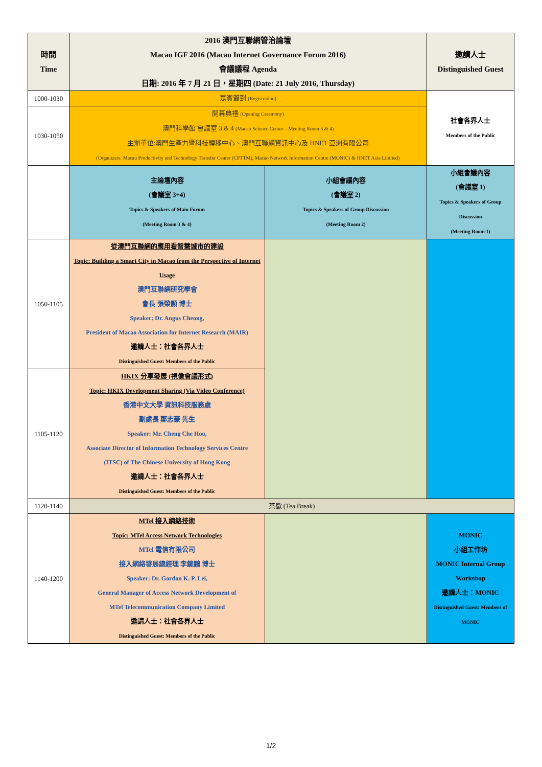| 時間 Time | 2016 澳門互聯網管治論壇 Macao IGF 2016 (Macao Internet Governance Forum 2016) 會議議程 Agenda 日期: 2016 年 7 月 21 日，星期四 (Date: 21 July 2016, Thursday) | | 邀請人士 Distinguished Guest |
| 1000-1030 | 嘉賓簽到 (Registration) | | 社會各界人士 Members of the Public |
| 1030-1050 | 開幕典禮 (Opening Ceremony) 澳門科學館 會議室 3 & 4 (Macao Science Center – Meeting Room 3 & 4) 主辦單位:澳門生產力暨科技轉移中心、澳門互聯網資訊中心及 HNET 亞洲有限公司 (Organizers: Macau Productivity and Technology Transfer Center (CPTTM), Macao Network Information Centre (MONIC) & HNET Asia Limited) | | |
| | 主論壇內容 (會議室 3+4) Topics & Speakers of Main Forum (Meeting Room 3 & 4) | 小組會議內容 (會議室 2) Topics & Speakers of Group Discussion (Meeting Room 2) | 小組會議內容 (會議室 1) Topics & Speakers of Group Discussion (Meeting Room 1) |
| 1050-1105 | 從澳門互聯網的應用看智慧城市的建設 Topic: Building a Smart City in Macao from the Perspective of Internet Usage 澳門互聯網研究學會 會長 張榮顯 博士 Speaker: Dr. Angus Cheong, President of Macao Association for Internet Research (MAIR) 邀請人士：社會各界人士 Distinguished Guest: Members of the Public | | |
| 1105-1120 | HKIX 分享發展 (視像會議形式) Topic: HKIX Development Sharing (Via Video Conference) 香港中文大學 資訊科技服務處 副處長 鄭志豪 先生 Speaker: Mr. Cheng Che Hoo, Associate Director of Information Technology Services Centre (ITSC) of The Chinese University of Hong Kong 邀請人士：社會各界人士 Distinguished Guest: Members of the Public | | |
| 1120-1140 | 茶歇 (Tea Break) | | |
| 1140-1200 | MTel 接入網絡技術 Topic: MTel Access Network Technologies MTel 電信有限公司 接入網絡發展總經理 李鍵鵬 博士 Speaker: Dr. Gordon K. P. Lei, General Manager of Access Network Development of MTel Telecommunication Company Limited 邀請人士：社會各界人士 Distinguished Guest: Members of the Public | | MONIC 小組工作坊 MONIC Internal Group Workshop 邀請人士：MONIC Distinguished Guest: Members of MONIC |
1/2